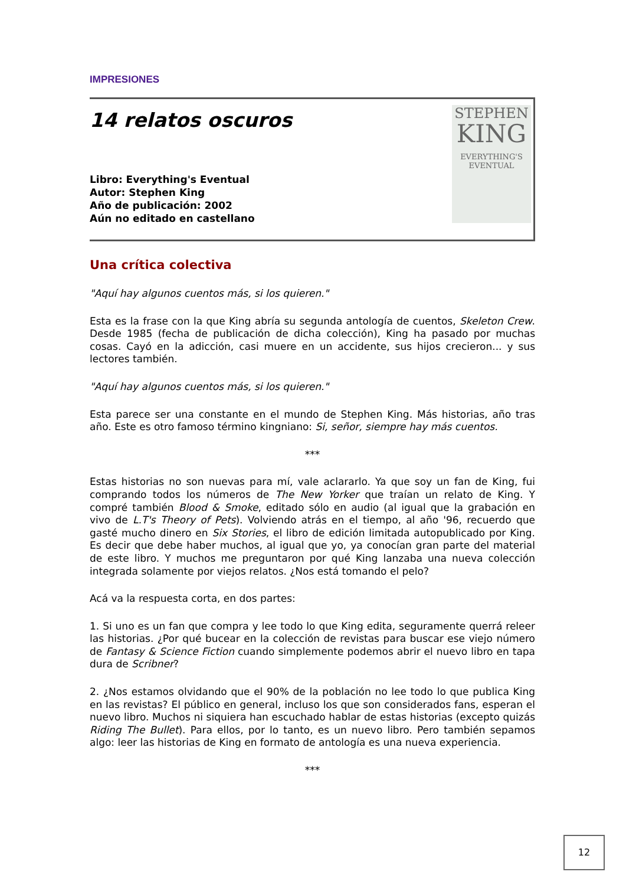IMPRESIONES
14 relatos oscuros
Libro: Everything's Eventual
Autor: Stephen King
Año de publicación: 2002
Aún no editado en castellano
STEPHEN
KING
EVERYTHING'S
EVENTUAL
Una crítica colectiva
"Aquí hay algunos cuentos más, si los quieren."
Esta es la frase con la que King abría su segunda antología de cuentos, Skeleton Crew. Desde 1985 (fecha de publicación de dicha colección), King ha pasado por muchas cosas. Cayó en la adicción, casi muere en un accidente, sus hijos crecieron... y sus lectores también.
"Aquí hay algunos cuentos más, si los quieren."
Esta parece ser una constante en el mundo de Stephen King. Más historias, año tras año. Este es otro famoso término kingniano: Si, señor, siempre hay más cuentos.
***
Estas historias no son nuevas para mí, vale aclararlo. Ya que soy un fan de King, fui comprando todos los números de The New Yorker que traían un relato de King. Y compré también Blood & Smoke, editado sólo en audio (al igual que la grabación en vivo de L.T's Theory of Pets). Volviendo atrás en el tiempo, al año '96, recuerdo que gasté mucho dinero en Six Stories, el libro de edición limitada autopublicado por King. Es decir que debe haber muchos, al igual que yo, ya conocían gran parte del material de este libro. Y muchos me preguntaron por qué King lanzaba una nueva colección integrada solamente por viejos relatos. ¿Nos está tomando el pelo?
Acá va la respuesta corta, en dos partes:
1. Si uno es un fan que compra y lee todo lo que King edita, seguramente querrá releer las historias. ¿Por qué bucear en la colección de revistas para buscar ese viejo número de Fantasy & Science Fiction cuando simplemente podemos abrir el nuevo libro en tapa dura de Scribner?
2. ¿Nos estamos olvidando que el 90% de la población no lee todo lo que publica King en las revistas? El público en general, incluso los que son considerados fans, esperan el nuevo libro. Muchos ni siquiera han escuchado hablar de estas historias (excepto quizás Riding The Bullet). Para ellos, por lo tanto, es un nuevo libro. Pero también sepamos algo: leer las historias de King en formato de antología es una nueva experiencia.
***
12